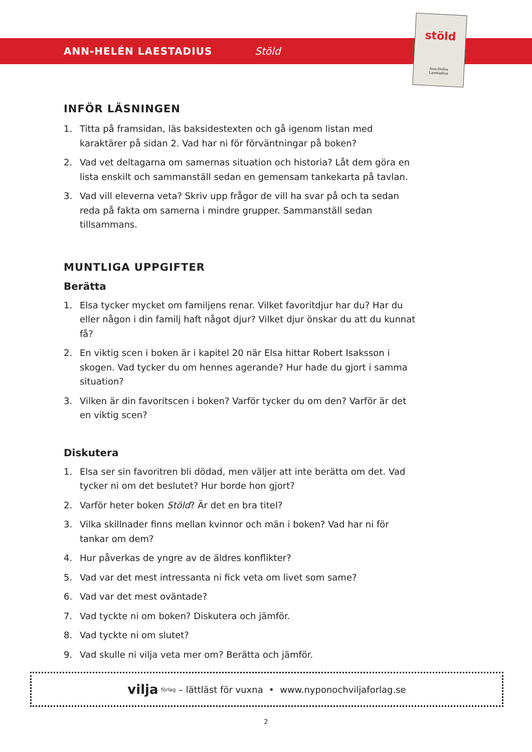ANN-HELÉN LAESTADIUS Stöld
stöld
Ann-Helén
Laestadius
INFÖR LÄSNINGEN
1. Titta på framsidan, läs baksidestexten och gå igenom listan med karaktärer på sidan 2. Vad har ni för förväntningar på boken?
2. Vad vet deltagarna om samernas situation och historia? Låt dem göra en lista enskilt och sammanställ sedan en gemensam tankekarta på tavlan.
3. Vad vill eleverna veta? Skriv upp frågor de vill ha svar på och ta sedan reda på fakta om samerna i mindre grupper. Sammanställ sedan tillsammans.
MUNTLIGA UPPGIFTER
Berätta
1. Elsa tycker mycket om familjens renar. Vilket favoritdjur har du? Har du eller någon i din familj haft något djur? Vilket djur önskar du att du kunnat få?
2. En viktig scen i boken är i kapitel 20 när Elsa hittar Robert Isaksson i skogen. Vad tycker du om hennes agerande? Hur hade du gjort i samma situation?
3. Vilken är din favoritscen i boken? Varför tycker du om den? Varför är det en viktig scen?
Diskutera
1. Elsa ser sin favoritren bli dödad, men väljer att inte berätta om det. Vad tycker ni om det beslutet? Hur borde hon gjort?
2. Varför heter boken Stöld? Är det en bra titel?
3. Vilka skillnader finns mellan kvinnor och män i boken? Vad har ni för tankar om dem?
4. Hur påverkas de yngre av de äldres konflikter?
5. Vad var det mest intressanta ni fick veta om livet som same?
6. Vad var det mest oväntade?
7. Vad tyckte ni om boken? Diskutera och jämför.
8. Vad tyckte ni om slutet?
9. Vad skulle ni vilja veta mer om? Berätta och jämför.
vilja förlag – lättläst för vuxna • www.nyponochviljaforlag.se
2